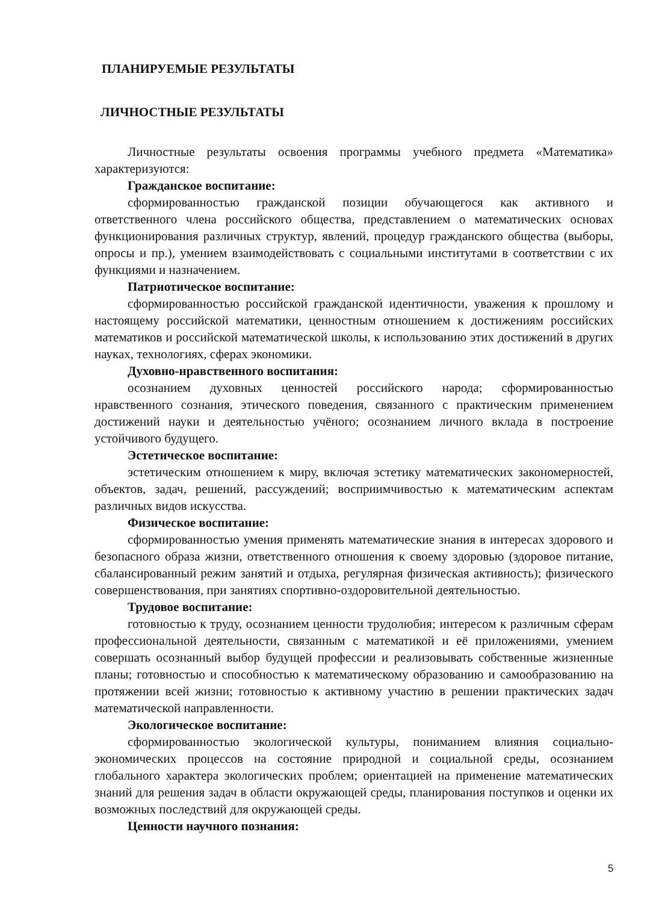ПЛАНИРУЕМЫЕ РЕЗУЛЬТАТЫ
ЛИЧНОСТНЫЕ РЕЗУЛЬТАТЫ
Личностные результаты освоения программы учебного предмета «Математика» характеризуются:
Гражданское воспитание:
сформированностью гражданской позиции обучающегося как активного и ответственного члена российского общества, представлением о математических основах функционирования различных структур, явлений, процедур гражданского общества (выборы, опросы и пр.), умением взаимодействовать с социальными институтами в соответствии с их функциями и назначением.
Патриотическое воспитание:
сформированностью российской гражданской идентичности, уважения к прошлому и настоящему российской математики, ценностным отношением к достижениям российских математиков и российской математической школы, к использованию этих достижений в других науках, технологиях, сферах экономики.
Духовно-нравственного воспитания:
осознанием духовных ценностей российского народа; сформированностью нравственного сознания, этического поведения, связанного с практическим применением достижений науки и деятельностью учёного; осознанием личного вклада в построение устойчивого будущего.
Эстетическое воспитание:
эстетическим отношением к миру, включая эстетику математических закономерностей, объектов, задач, решений, рассуждений; восприимчивостью к математическим аспектам различных видов искусства.
Физическое воспитание:
сформированностью умения применять математические знания в интересах здорового и безопасного образа жизни, ответственного отношения к своему здоровью (здоровое питание, сбалансированный режим занятий и отдыха, регулярная физическая активность); физического совершенствования, при занятиях спортивно-оздоровительной деятельностью.
Трудовое воспитание:
готовностью к труду, осознанием ценности трудолюбия; интересом к различным сферам профессиональной деятельности, связанным с математикой и её приложениями, умением совершать осознанный выбор будущей профессии и реализовывать собственные жизненные планы; готовностью и способностью к математическому образованию и самообразованию на протяжении всей жизни; готовностью к активному участию в решении практических задач математической направленности.
Экологическое воспитание:
сформированностью экологической культуры, пониманием влияния социально-экономических процессов на состояние природной и социальной среды, осознанием глобального характера экологических проблем; ориентацией на применение математических знаний для решения задач в области окружающей среды, планирования поступков и оценки их возможных последствий для окружающей среды.
Ценности научного познания:
5